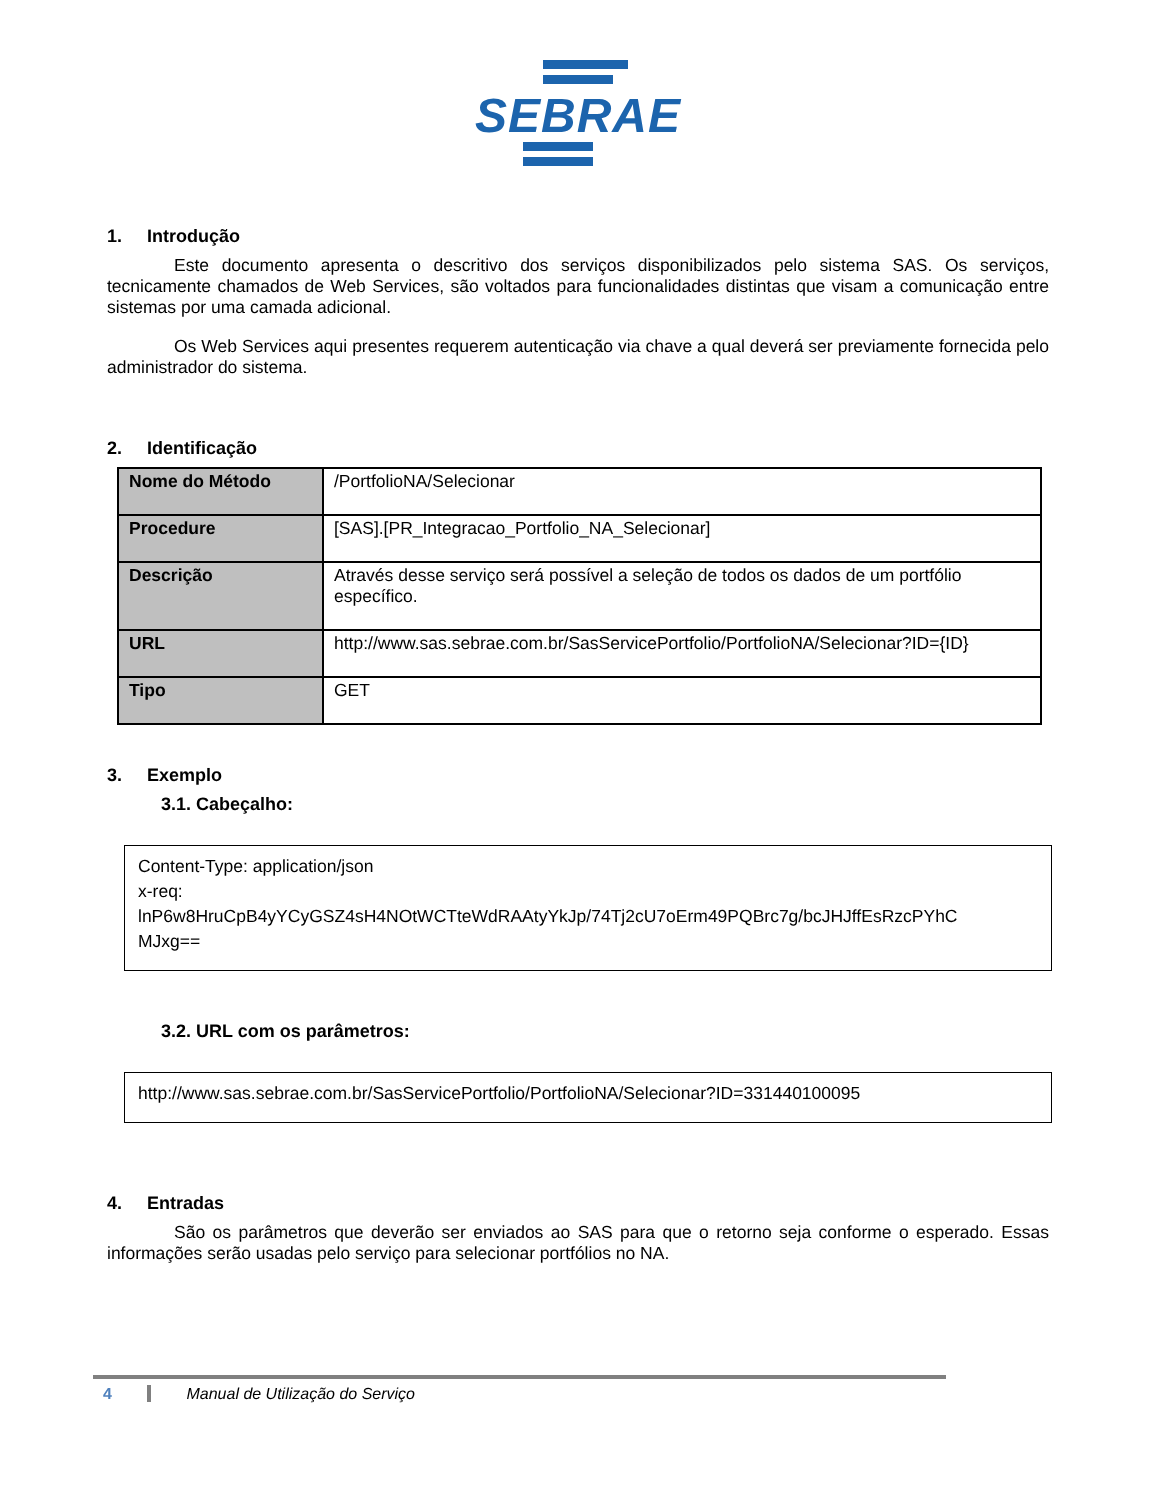SEBRAE
1. Introdução
Este documento apresenta o descritivo dos serviços disponibilizados pelo sistema SAS. Os serviços, tecnicamente chamados de Web Services, são voltados para funcionalidades distintas que visam a comunicação entre sistemas por uma camada adicional.
Os Web Services aqui presentes requerem autenticação via chave a qual deverá ser previamente fornecida pelo administrador do sistema.
2. Identificação
| Nome do Método | /PortfolioNA/Selecionar |
| Procedure | [SAS].[PR_Integracao_Portfolio_NA_Selecionar] |
| Descrição | Através desse serviço será possível a seleção de todos os dados de um portfólio específico. |
| URL | http://www.sas.sebrae.com.br/SasServicePortfolio/PortfolioNA/Selecionar?ID={ID} |
| Tipo | GET |
3. Exemplo
3.1. Cabeçalho:
Content-Type: application/json
x-req:
lnP6w8HruCpB4yYCyGSZ4sH4NOtWCTteWdRAAtyYkJp/74Tj2cU7oErm49PQBrc7g/bcJHJffEsRzcPYhC
MJxg==
3.2. URL com os parâmetros:
http://www.sas.sebrae.com.br/SasServicePortfolio/PortfolioNA/Selecionar?ID=331440100095
4. Entradas
São os parâmetros que deverão ser enviados ao SAS para que o retorno seja conforme o esperado. Essas informações serão usadas pelo serviço para selecionar portfólios no NA.
4 Manual de Utilização do Serviço